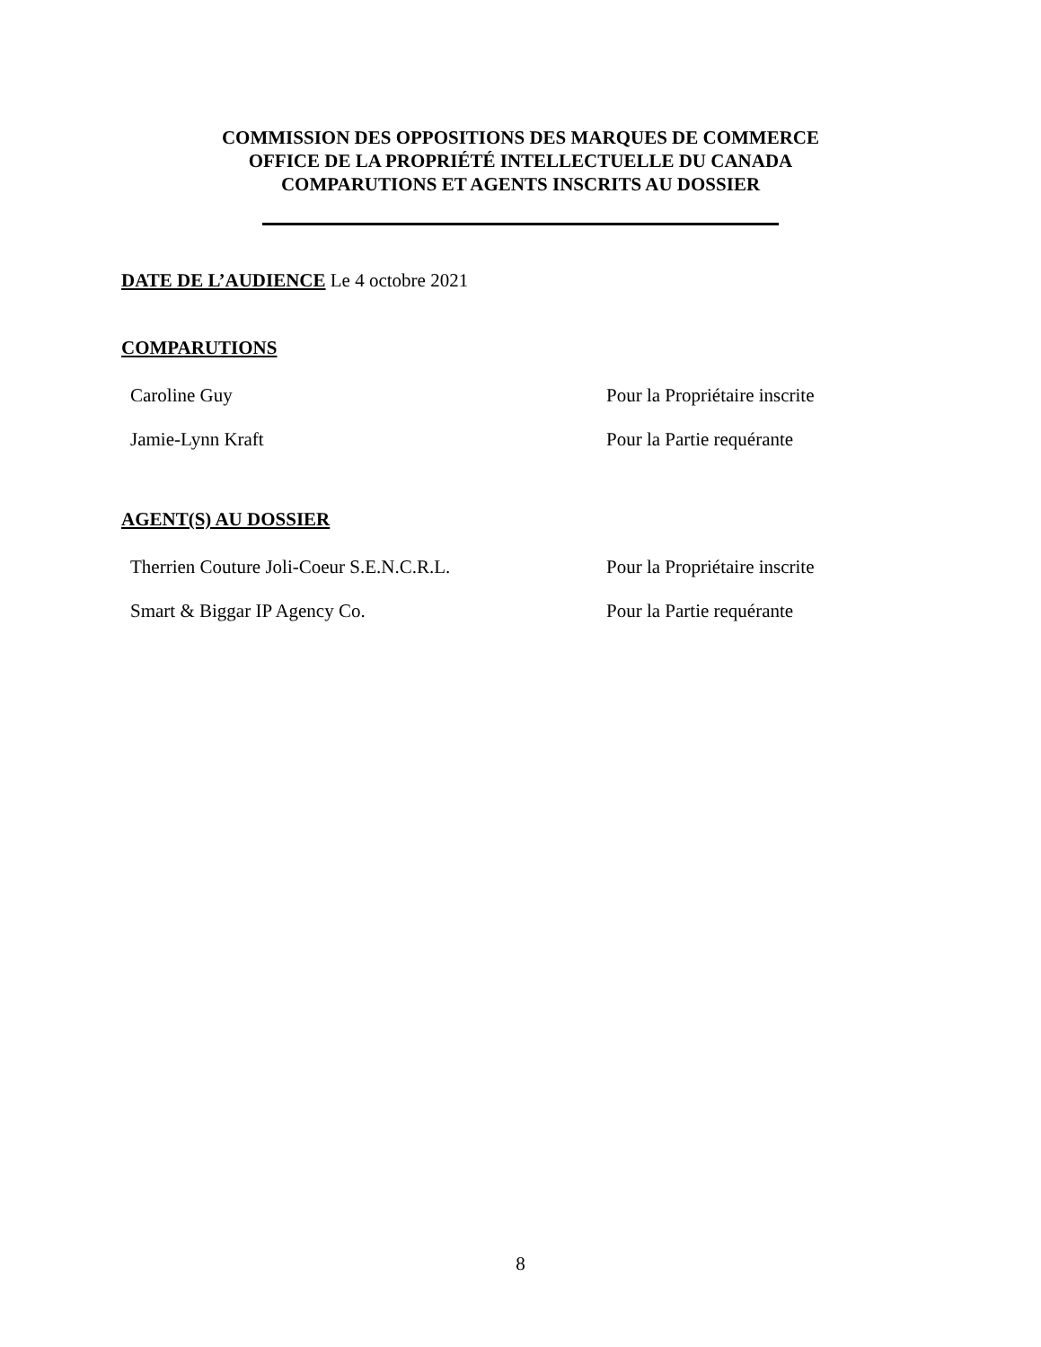COMMISSION DES OPPOSITIONS DES MARQUES DE COMMERCE
OFFICE DE LA PROPRIÉTÉ INTELLECTUELLE DU CANADA
COMPARUTIONS ET AGENTS INSCRITS AU DOSSIER
DATE DE L’AUDIENCE Le 4 octobre 2021
COMPARUTIONS
| Caroline Guy | Pour la Propriétaire inscrite |
| Jamie-Lynn Kraft | Pour la Partie requérante |
AGENT(S) AU DOSSIER
| Therrien Couture Joli-Coeur S.E.N.C.R.L. | Pour la Propriétaire inscrite |
| Smart & Biggar IP Agency Co. | Pour la Partie requérante |
8